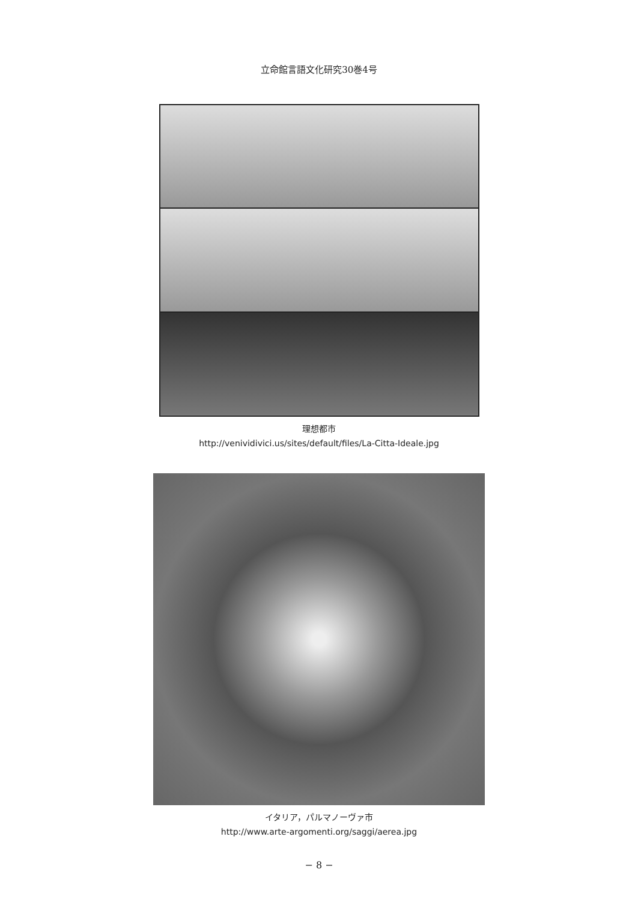立命館言語文化研究30巻4号
理想都市
http://venividivici.us/sites/default/files/La-Citta-Ideale.jpg
イタリア，パルマノーヴァ市
http://www.arte-argomenti.org/saggi/aerea.jpg
− 8 −